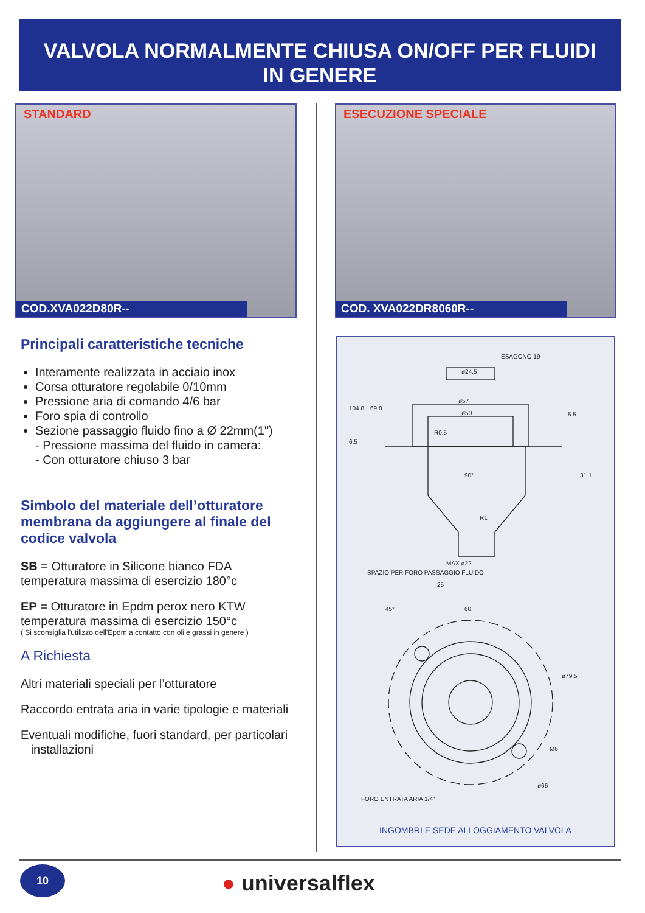VALVOLA NORMALMENTE CHIUSA ON/OFF PER FLUIDI
IN GENERE
STANDARD
COD.XVA022D80R--
ESECUZIONE SPECIALE
COD. XVA022DR8060R--
Principali caratteristiche tecniche
Interamente realizzata in acciaio inox
Corsa otturatore regolabile 0/10mm
Pressione aria di comando 4/6 bar
Foro spia di controllo
Sezione passaggio fluido fino a Ø 22mm(1")
- Pressione massima del fluido in camera:
- Con otturatore chiuso 3 bar
Simbolo del materiale dell’otturatore membrana da aggiungere al finale del codice valvola
SB = Otturatore in Silicone bianco FDA
temperatura massima di esercizio 180°c
EP = Otturatore in Epdm perox nero KTW
temperatura massima di esercizio 150°c
( Si sconsiglia l'utilizzo dell'Epdm a contatto con oli e grassi in genere )
A Richiesta
Altri materiali speciali per l’otturatore
Raccordo entrata aria in varie tipologie e materiali
Eventuali modifiche, fuori standard, per particolari
installazioni
ESAGONO 19
ø24.5
ø57
ø50
R0.5
90°
R1
MAX ø22
25
60
ø79.5
M6
ø66
FORO ENTRATA ARIA 1/4”
104.8
69.8
6.5
5.5
31.1
45°
SPAZIO PER FORO PASSAGGIO FLUIDO
INGOMBRI E SEDE ALLOGGIAMENTO VALVOLA
10 ● universalflex